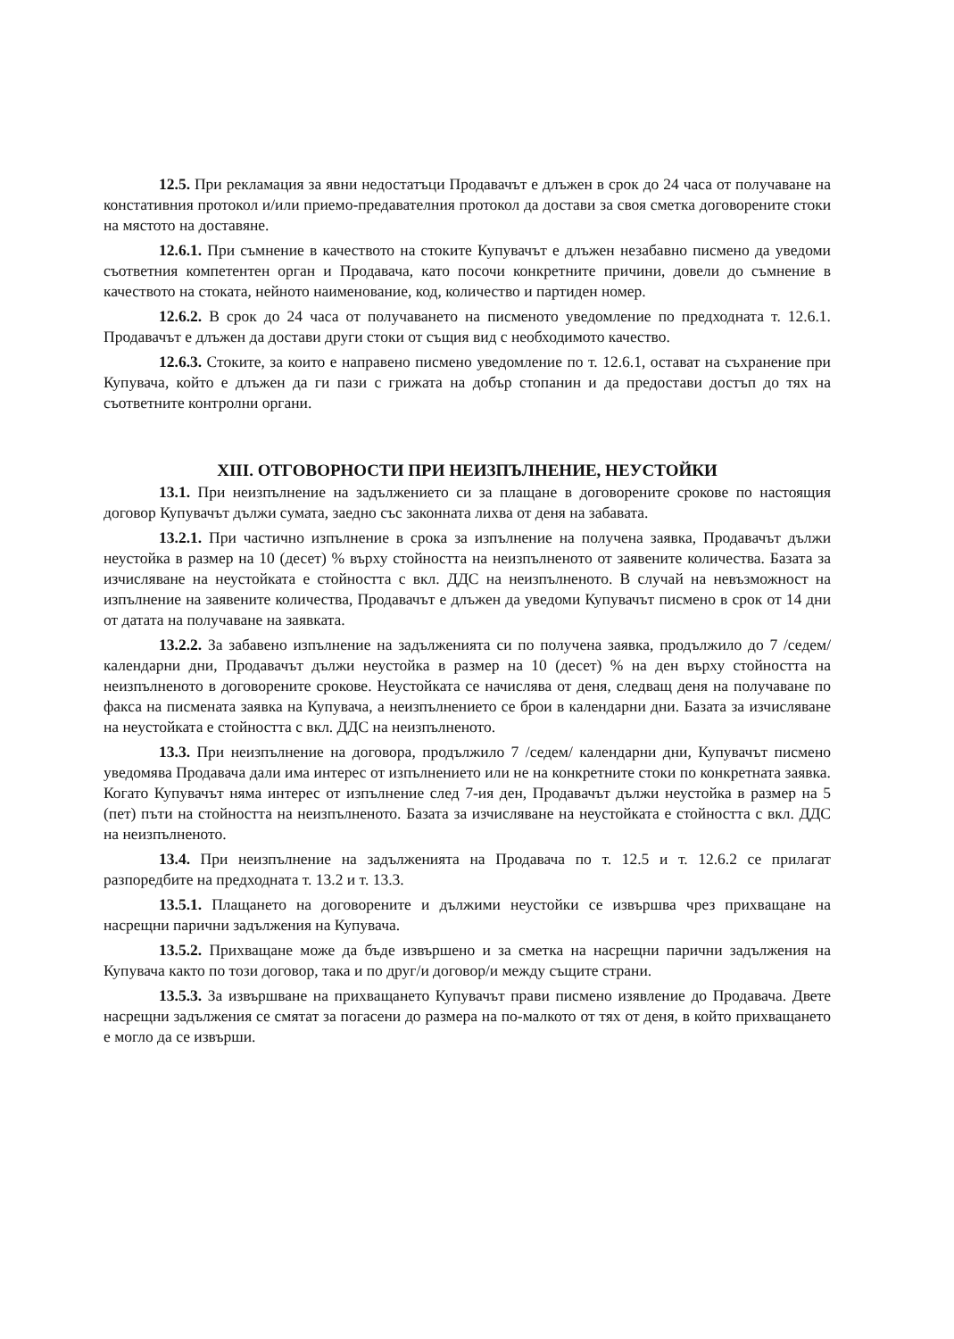12.5. При рекламация за явни недостатъци Продавачът е длъжен в срок до 24 часа от получаване на констативния протокол и/или приемо-предавателния протокол да достави за своя сметка договорените стоки на мястото на доставяне.
12.6.1. При съмнение в качеството на стоките Купувачът е длъжен незабавно писмено да уведоми съответния компетентен орган и Продавача, като посочи конкретните причини, довели до съмнение в качеството на стоката, нейното наименование, код, количество и партиден номер.
12.6.2. В срок до 24 часа от получаването на писменото уведомление по предходната т. 12.6.1. Продавачът е длъжен да достави други стоки от същия вид с необходимото качество.
12.6.3. Стоките, за които е направено писмено уведомление по т. 12.6.1, остават на съхранение при Купувача, който е длъжен да ги пази с грижата на добър стопанин и да предостави достъп до тях на съответните контролни органи.
XIII. ОТГОВОРНОСТИ ПРИ НЕИЗПЪЛНЕНИЕ, НЕУСТОЙКИ
13.1. При неизпълнение на задължението си за плащане в договорените срокове по настоящия договор Купувачът дължи сумата, заедно със законната лихва от деня на забавата.
13.2.1. При частично изпълнение в срока за изпълнение на получена заявка, Продавачът дължи неустойка в размер на 10 (десет) % върху стойността на неизпълненото от заявените количества. Базата за изчисляване на неустойката е стойността с вкл. ДДС на неизпълненото. В случай на невъзможност на изпълнение на заявените количества, Продавачът е длъжен да уведоми Купувачът писмено в срок от 14 дни от датата на получаване на заявката.
13.2.2. За забавено изпълнение на задълженията си по получена заявка, продължило до 7 /седем/ календарни дни, Продавачът дължи неустойка в размер на 10 (десет) % на ден върху стойността на неизпълненото в договорените срокове. Неустойката се начислява от деня, следващ деня на получаване по факса на писмената заявка на Купувача, а неизпълнението се брои в календарни дни. Базата за изчисляване на неустойката е стойността с вкл. ДДС на неизпълненото.
13.3. При неизпълнение на договора, продължило 7 /седем/ календарни дни, Купувачът писмено уведомява Продавача дали има интерес от изпълнението или не на конкретните стоки по конкретната заявка. Когато Купувачът няма интерес от изпълнение след 7-ия ден, Продавачът дължи неустойка в размер на 5 (пет) пъти на стойността на неизпълненото. Базата за изчисляване на неустойката е стойността с вкл. ДДС на неизпълненото.
13.4. При неизпълнение на задълженията на Продавача по т. 12.5 и т. 12.6.2 се прилагат разпоредбите на предходната т. 13.2 и т. 13.3.
13.5.1. Плащането на договорените и дължими неустойки се извършва чрез прихващане на насрещни парични задължения на Купувача.
13.5.2. Прихващане може да бъде извършено и за сметка на насрещни парични задължения на Купувача както по този договор, така и по друг/и договор/и между същите страни.
13.5.3. За извършване на прихващането Купувачът прави писмено изявление до Продавача. Двете насрещни задължения се смятат за погасени до размера на по-малкото от тях от деня, в който прихващането е могло да се извърши.